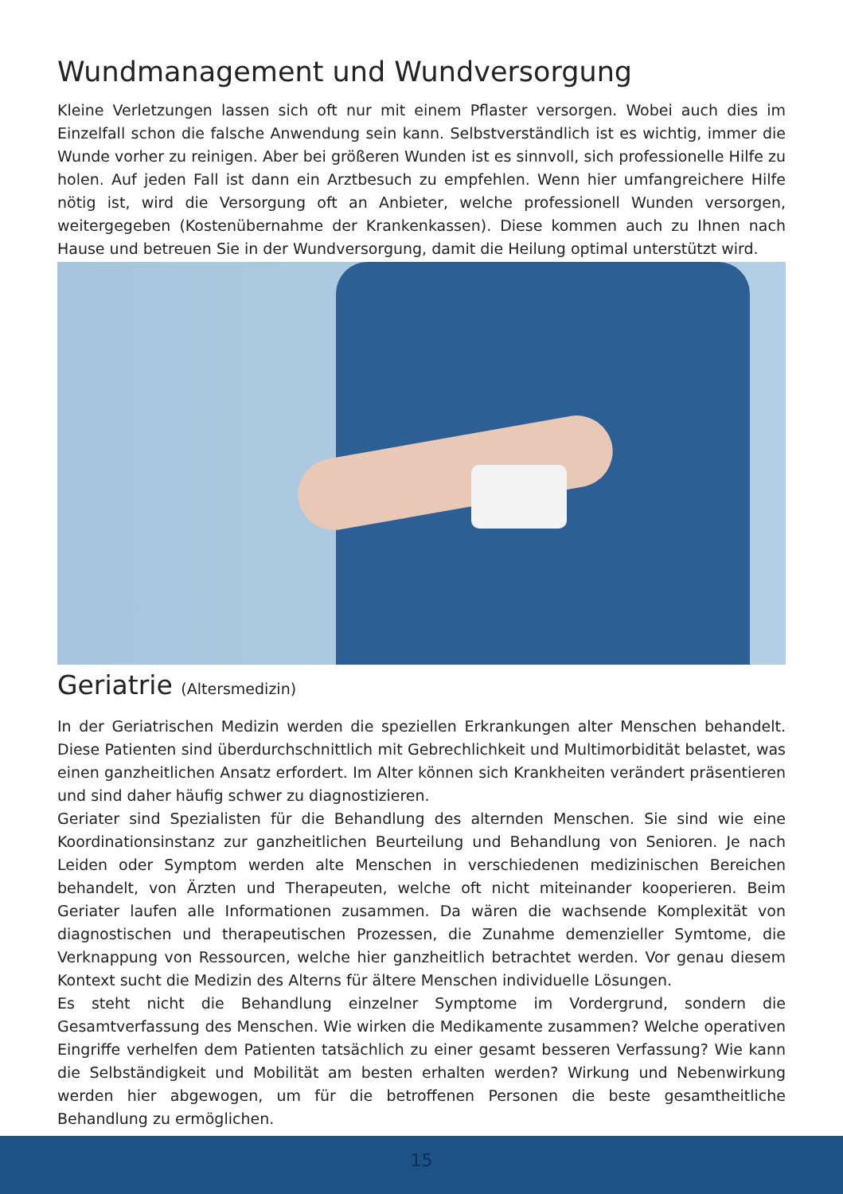Wundmanagement und Wundversorgung
Kleine Verletzungen lassen sich oft nur mit einem Pflaster versorgen. Wobei auch dies im Einzelfall schon die falsche Anwendung sein kann. Selbstverständlich ist es wichtig, immer die Wunde vorher zu reinigen. Aber bei größeren Wunden ist es sinnvoll, sich professionelle Hilfe zu holen. Auf jeden Fall ist dann ein Arztbesuch zu empfehlen. Wenn hier umfangreichere Hilfe nötig ist, wird die Versorgung oft an Anbieter, welche professionell Wunden versorgen, weitergegeben (Kostenübernahme der Krankenkassen). Diese kommen auch zu Ihnen nach Hause und betreuen Sie in der Wundversorgung, damit die Heilung optimal unterstützt wird.
Geriatrie (Altersmedizin)
In der Geriatrischen Medizin werden die speziellen Erkrankungen alter Menschen behandelt. Diese Patienten sind überdurchschnittlich mit Gebrechlichkeit und Multimorbidität belastet, was einen ganzheitlichen Ansatz erfordert. Im Alter können sich Krankheiten verändert präsentieren und sind daher häufig schwer zu diagnostizieren.
Geriater sind Spezialisten für die Behandlung des alternden Menschen. Sie sind wie eine Koordinationsinstanz zur ganzheitlichen Beurteilung und Behandlung von Senioren. Je nach Leiden oder Symptom werden alte Menschen in verschiedenen medizinischen Bereichen behandelt, von Ärzten und Therapeuten, welche oft nicht miteinander kooperieren. Beim Geriater laufen alle Informationen zusammen. Da wären die wachsende Komplexität von diagnostischen und therapeutischen Prozessen, die Zunahme demenzieller Symtome, die Verknappung von Ressourcen, welche hier ganzheitlich betrachtet werden. Vor genau diesem Kontext sucht die Medizin des Alterns für ältere Menschen individuelle Lösungen.
Es steht nicht die Behandlung einzelner Symptome im Vordergrund, sondern die Gesamtverfassung des Menschen. Wie wirken die Medikamente zusammen? Welche operativen Eingriffe verhelfen dem Patienten tatsächlich zu einer gesamt besseren Verfassung? Wie kann die Selbständigkeit und Mobilität am besten erhalten werden? Wirkung und Nebenwirkung werden hier abgewogen, um für die betroffenen Personen die beste gesamtheitliche Behandlung zu ermöglichen.
15